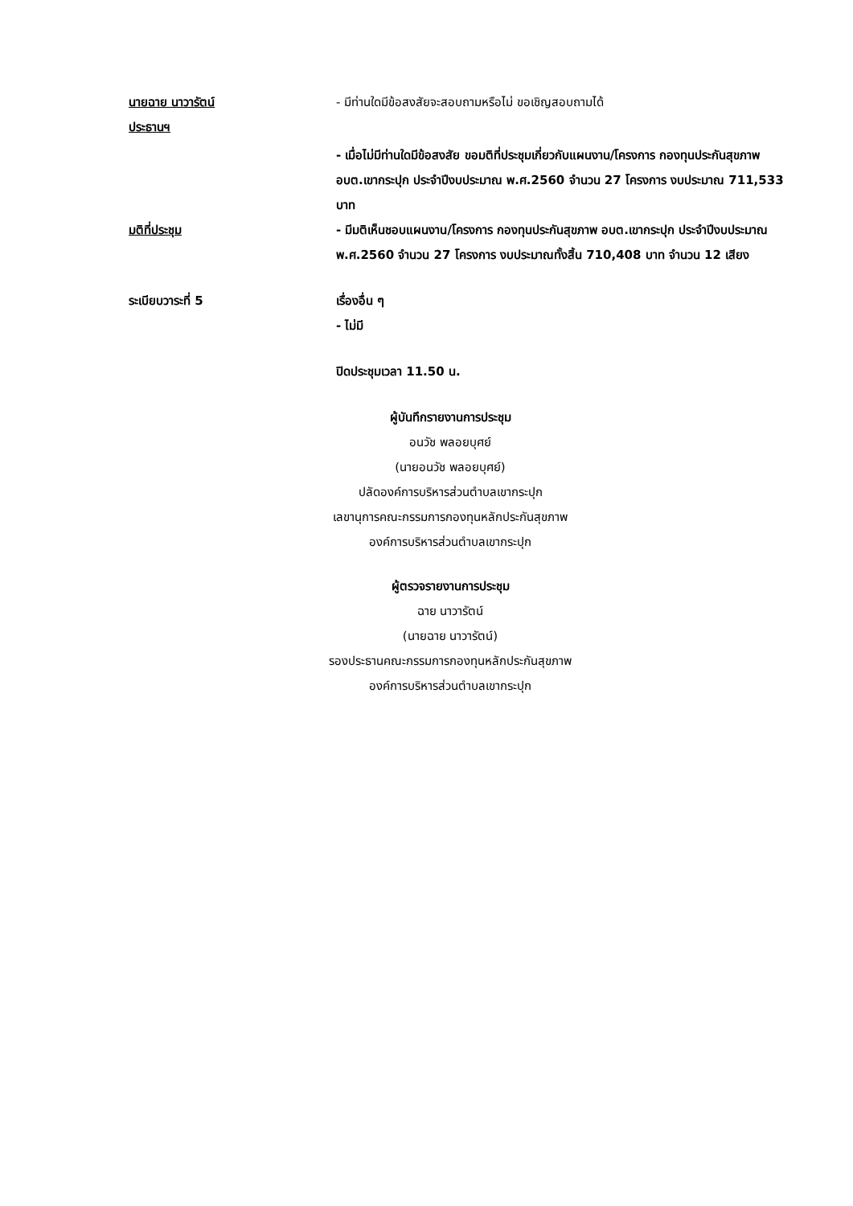นายฉาย นาวารัตน์
ประธานฯ
- มีท่านใดมีข้อสงสัยจะสอบถามหรือไม่ ขอเชิญสอบถามได้
- เมื่อไม่มีท่านใดมีข้อสงสัย ขอมติที่ประชุมเกี่ยวกับแผนงาน/โครงการ กองทุนประกันสุขภาพ อบต.เขากระปุก ประจำปีงบประมาณ พ.ศ.2560 จำนวน 27 โครงการ งบประมาณ 711,533 บาท
มติที่ประชุม - มีมติเห็นชอบแผนงาน/โครงการ กองทุนประกันสุขภาพ อบต.เขากระปุก ประจำปีงบประมาณ พ.ศ.2560 จำนวน 27 โครงการ งบประมาณทั้งสิ้น 710,408 บาท จำนวน 12 เสียง
ระเบียบวาระที่ 5 เรื่องอื่น ๆ
- ไม่มี
ปิดประชุมเวลา 11.50 น.
ผู้บันทึกรายงานการประชุม
อนวัช พลอยบุศย์
(นายอนวัช พลอยบุศย์)
ปลัดองค์การบริหารส่วนตำบลเขากระปุก
เลขานุการคณะกรรมการกองทุนหลักประกันสุขภาพ
องค์การบริหารส่วนตำบลเขากระปุก
ผู้ตรวจรายงานการประชุม
ฉาย นาวารัตน์
(นายฉาย นาวารัตน์)
รองประธานคณะกรรมการกองทุนหลักประกันสุขภาพ
องค์การบริหารส่วนตำบลเขากระปุก